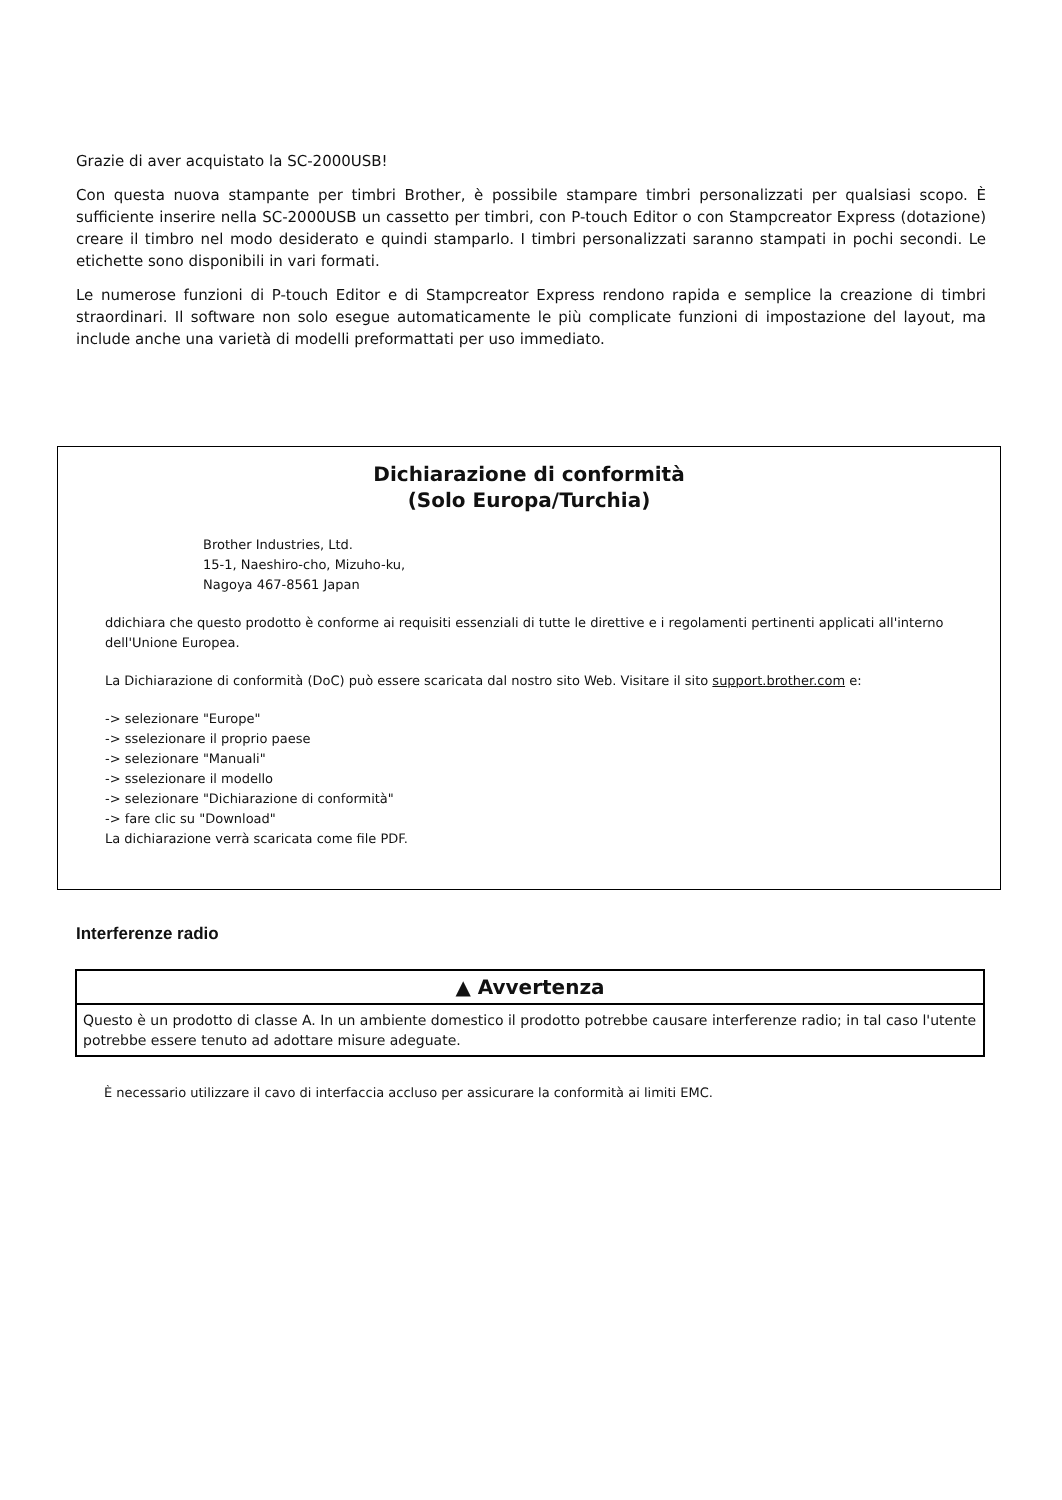Grazie di aver acquistato la SC-2000USB!
Con questa nuova stampante per timbri Brother, è possibile stampare timbri personalizzati per qualsiasi scopo. È sufficiente inserire nella SC-2000USB un cassetto per timbri, con P-touch Editor o con Stampcreator Express (dotazione) creare il timbro nel modo desiderato e quindi stamparlo. I timbri personalizzati saranno stampati in pochi secondi. Le etichette sono disponibili in vari formati.
Le numerose funzioni di P-touch Editor e di Stampcreator Express rendono rapida e semplice la creazione di timbri straordinari. Il software non solo esegue automaticamente le più complicate funzioni di impostazione del layout, ma include anche una varietà di modelli preformattati per uso immediato.
Dichiarazione di conformità
(Solo Europa/Turchia)
Brother Industries, Ltd.
15-1, Naeshiro-cho, Mizuho-ku,
Nagoya 467-8561 Japan
ddichiara che questo prodotto è conforme ai requisiti essenziali di tutte le direttive e i regolamenti pertinenti applicati all'interno dell'Unione Europea.
La Dichiarazione di conformità (DoC) può essere scaricata dal nostro sito Web. Visitare il sito support.brother.com e:
-> selezionare "Europe"
-> sselezionare il proprio paese
-> selezionare "Manuali"
-> sselezionare il modello
-> selezionare "Dichiarazione di conformità"
-> fare clic su "Download"
La dichiarazione verrà scaricata come file PDF.
Interferenze radio
▲ Avvertenza
Questo è un prodotto di classe A. In un ambiente domestico il prodotto potrebbe causare interferenze radio; in tal caso l'utente potrebbe essere tenuto ad adottare misure adeguate.
È necessario utilizzare il cavo di interfaccia accluso per assicurare la conformità ai limiti EMC.